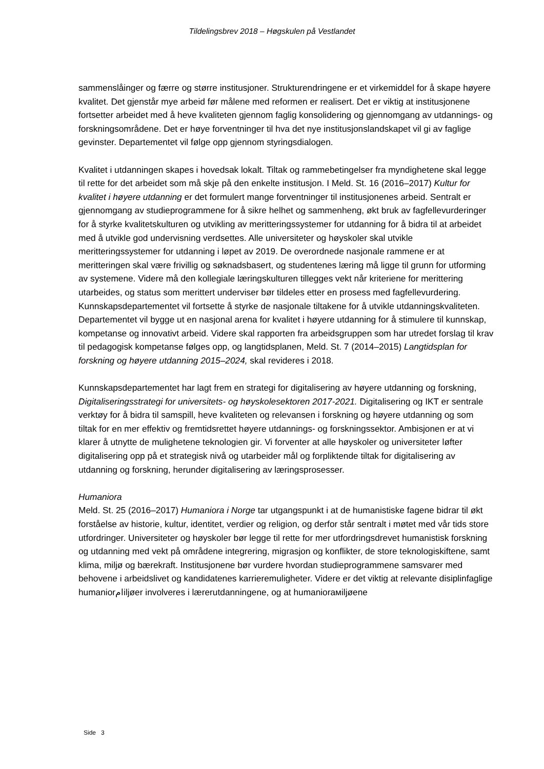Tildelingsbrev 2018 – Høgskulen på Vestlandet
sammenslåinger og færre og større institusjoner. Strukturendringene er et virkemiddel for å skape høyere kvalitet. Det gjenstår mye arbeid før målene med reformen er realisert. Det er viktig at institusjonene fortsetter arbeidet med å heve kvaliteten gjennom faglig konsolidering og gjennomgang av utdannings- og forskningsområdene. Det er høye forventninger til hva det nye institusjonslandskapet vil gi av faglige gevinster. Departementet vil følge opp gjennom styringsdialogen.
Kvalitet i utdanningen skapes i hovedsak lokalt. Tiltak og rammebetingelser fra myndighetene skal legge til rette for det arbeidet som må skje på den enkelte institusjon. I Meld. St. 16 (2016–2017) Kultur for kvalitet i høyere utdanning er det formulert mange forventninger til institusjonenes arbeid. Sentralt er gjennomgang av studieprogrammene for å sikre helhet og sammenheng, økt bruk av fagfellevurderinger for å styrke kvalitetskulturen og utvikling av meritteringssystemer for utdanning for å bidra til at arbeidet med å utvikle god undervisning verdsettes. Alle universiteter og høyskoler skal utvikle meritteringssystemer for utdanning i løpet av 2019. De overordnede nasjonale rammene er at meritteringen skal være frivillig og søknadsbasert, og studentenes læring må ligge til grunn for utforming av systemene. Videre må den kollegiale læringskulturen tillegges vekt når kriteriene for merittering utarbeides, og status som merittert underviser bør tildeles etter en prosess med fagfellevurdering. Kunnskapsdepartementet vil fortsette å styrke de nasjonale tiltakene for å utvikle utdanningskvaliteten. Departementet vil bygge ut en nasjonal arena for kvalitet i høyere utdanning for å stimulere til kunnskap, kompetanse og innovativt arbeid. Videre skal rapporten fra arbeidsgruppen som har utredet forslag til krav til pedagogisk kompetanse følges opp, og langtidsplanen, Meld. St. 7 (2014–2015) Langtidsplan for forskning og høyere utdanning 2015–2024, skal revideres i 2018.
Kunnskapsdepartementet har lagt frem en strategi for digitalisering av høyere utdanning og forskning, Digitaliseringsstrategi for universitets- og høyskolesektoren 2017-2021. Digitalisering og IKT er sentrale verktøy for å bidra til samspill, heve kvaliteten og relevansen i forskning og høyere utdanning og som tiltak for en mer effektiv og fremtidsrettet høyere utdannings- og forskningssektor. Ambisjonen er at vi klarer å utnytte de mulighetene teknologien gir. Vi forventer at alle høyskoler og universiteter løfter digitalisering opp på et strategisk nivå og utarbeider mål og forpliktende tiltak for digitalisering av utdanning og forskning, herunder digitalisering av læringsprosesser.
Humaniora
Meld. St. 25 (2016–2017) Humaniora i Norge tar utgangspunkt i at de humanistiske fagene bidrar til økt forståelse av historie, kultur, identitet, verdier og religion, og derfor står sentralt i møtet med vår tids store utfordringer. Universiteter og høyskoler bør legge til rette for mer utfordringsdrevet humanistisk forskning og utdanning med vekt på områdene integrering, migrasjon og konflikter, de store teknologiskiftene, samt klima, miljø og bærekraft. Institusjonene bør vurdere hvordan studieprogrammene samsvarer med behovene i arbeidslivet og kandidatenes karrieremuligheter. Videre er det viktig at relevante disiplinfaglige humaniorامiljøer involveres i lærerutdanningene, og at humaniorамiljøene
Side 3